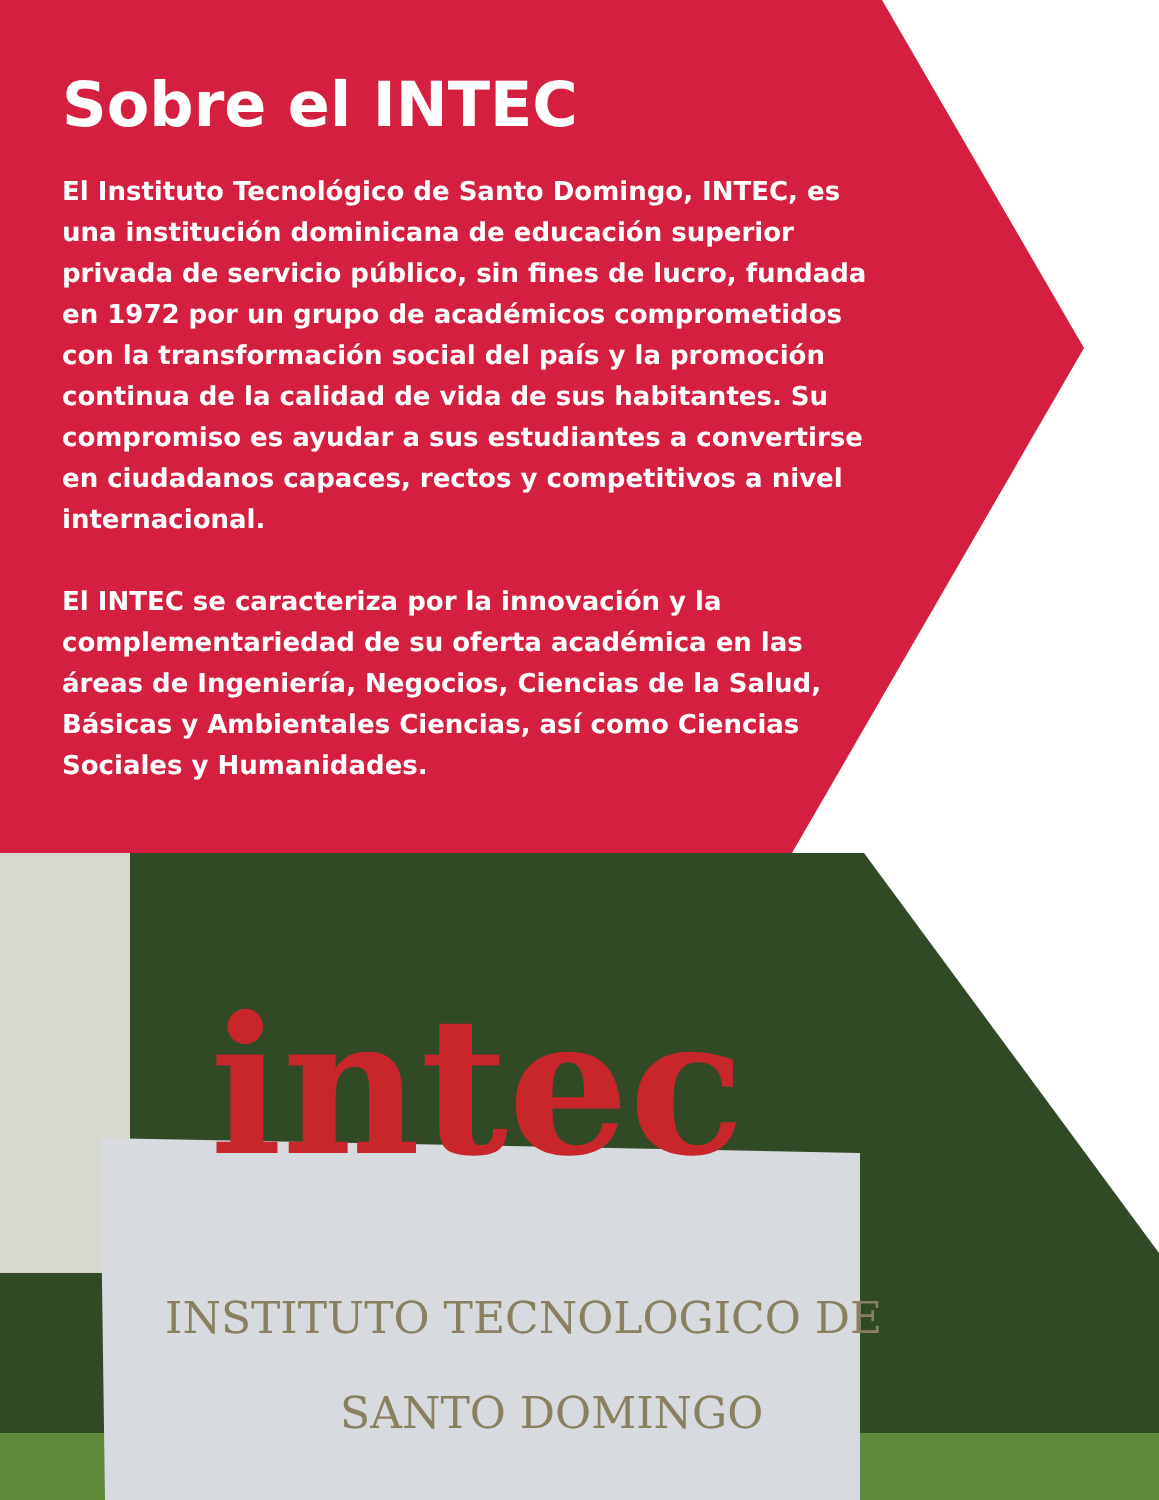intec
INSTITUTO TECNOLOGICO DE
SANTO DOMINGO
Sobre el INTEC
El Instituto Tecnológico de Santo Domingo, INTEC, es una institución dominicana de educación superior privada de servicio público, sin fines de lucro, fundada en 1972 por un grupo de académicos comprometidos con la transformación social del país y la promoción continua de la calidad de vida de sus habitantes. Su compromiso es ayudar a sus estudiantes a convertirse en ciudadanos capaces, rectos y competitivos a nivel internacional.
El INTEC se caracteriza por la innovación y la complementariedad de su oferta académica en las áreas de Ingeniería, Negocios, Ciencias de la Salud, Básicas y Ambientales Ciencias, así como Ciencias Sociales y Humanidades.